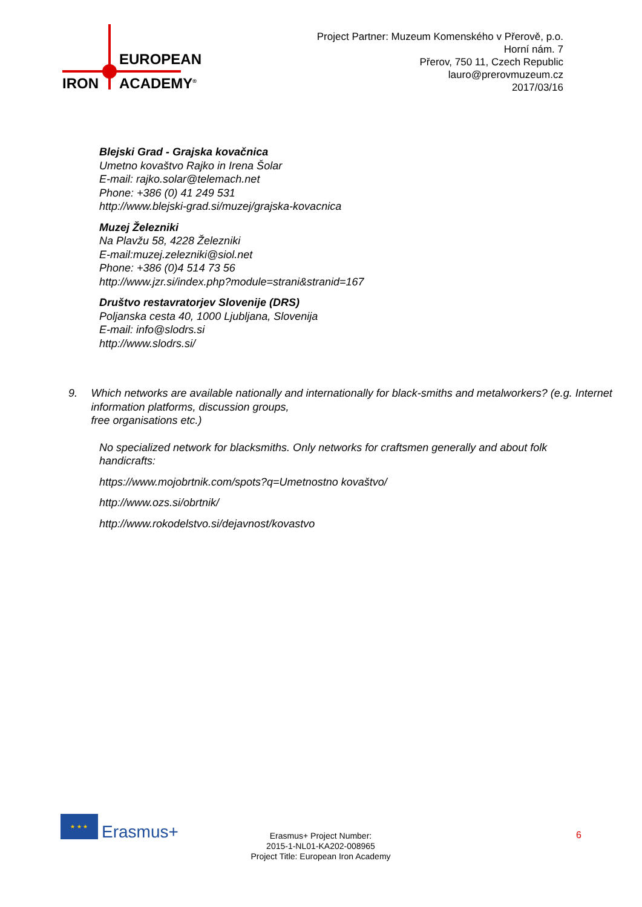EUROPEAN
IRON ACADEMY<sup>®</sup>
Project Partner: Muzeum Komenského v Přerově, p.o.
Horní nám. 7
Přerov, 750 11, Czech Republic
lauro@prerovmuzeum.cz
2017/03/16
Blejski Grad - Grajska kovačnica
Umetno kovaštvo Rajko in Irena Šolar
E-mail: rajko.solar@telemach.net
Phone: +386 (0) 41 249 531
http://www.blejski-grad.si/muzej/grajska-kovacnica
Muzej Železniki
Na Plavžu 58, 4228 Železniki
E-mail:muzej.zelezniki@siol.net
Phone: +386 (0)4 514 73 56
http://www.jzr.si/index.php?module=strani&stranid=167
Društvo restavratorjev Slovenije (DRS)
Poljanska cesta 40, 1000 Ljubljana, Slovenija
E-mail: info@slodrs.si
http://www.slodrs.si/
9. Which networks are available nationally and internationally for black-smiths and metalworkers? (e.g. Internet information platforms, discussion groups,
free organisations etc.)
No specialized network for blacksmiths. Only networks for craftsmen generally and about folk handicrafts:
https://www.mojobrtnik.com/spots?q=Umetnostno kovaštvo/
http://www.ozs.si/obrtnik/
http://www.rokodelstvo.si/dejavnost/kovastvo
★ ★ ★
Erasmus+
Erasmus+ Project Number:
2015-1-NL01-KA202-008965
Project Title: European Iron Academy
6